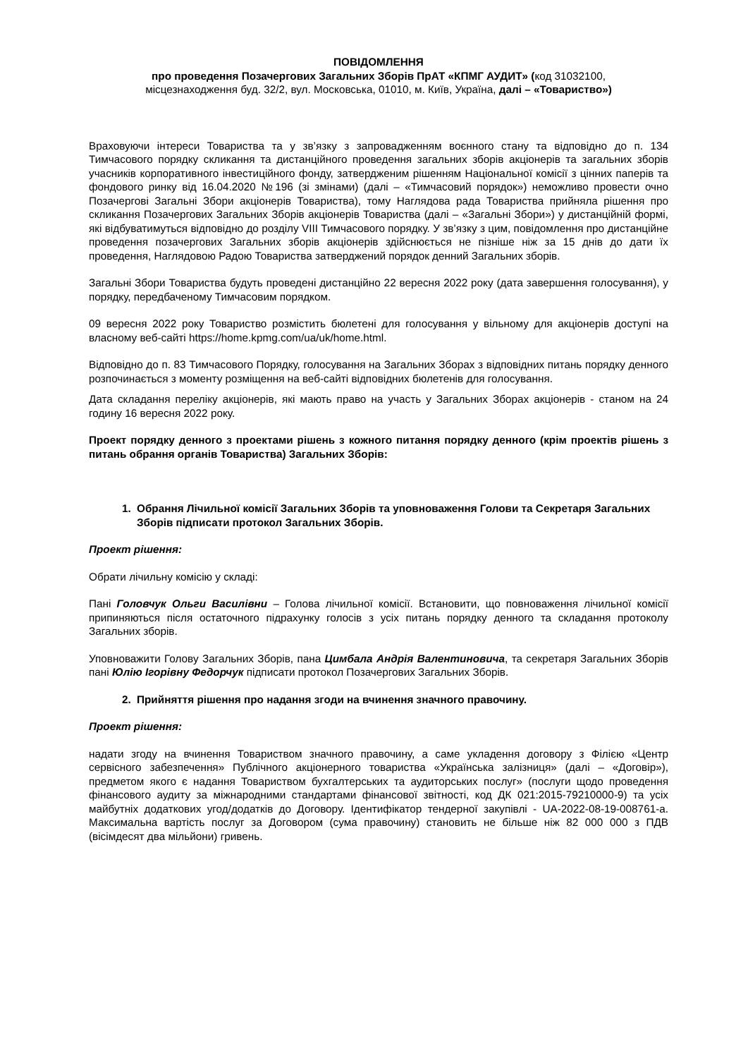ПОВІДОМЛЕННЯ
про проведення Позачергових Загальних Зборів ПрАТ «КПМГ АУДИТ» (код 31032100,
місцезнаходження буд. 32/2, вул. Московська, 01010, м. Київ, Україна, далі – «Товариство»)
Враховуючи інтереси Товариства та у зв’язку з запровадженням воєнного стану та відповідно до п. 134 Тимчасового порядку скликання та дистанційного проведення загальних зборів акціонерів та загальних зборів учасників корпоративного інвестиційного фонду, затвердженим рішенням Національної комісії з цінних паперів та фондового ринку від 16.04.2020 №196 (зі змінами) (далі – «Тимчасовий порядок») неможливо провести очно Позачергові Загальні Збори акціонерів Товариства), тому Наглядова рада Товариства прийняла рішення про скликання Позачергових Загальних Зборів акціонерів Товариства (далі – «Загальні Збори») у дистанційній формі, які відбуватимуться відповідно до розділу VIII Тимчасового порядку. У зв’язку з цим, повідомлення про дистанційне проведення позачергових Загальних зборів акціонерів здійснюється не пізніше ніж за 15 днів до дати їх проведення, Наглядовою Радою Товариства затверджений порядок денний Загальних зборів.
Загальні Збори Товариства будуть проведені дистанційно 22 вересня 2022 року (дата завершення голосування), у порядку, передбаченому Тимчасовим порядком.
09 вересня 2022 року Товариство розмістить бюлетені для голосування у вільному для акціонерів доступі на власному веб-сайті https://home.kpmg.com/ua/uk/home.html.
Відповідно до п. 83 Тимчасового Порядку, голосування на Загальних Зборах з відповідних питань порядку денного розпочинається з моменту розміщення на веб-сайті відповідних бюлетенів для голосування.
Дата складання переліку акціонерів, які мають право на участь у Загальних Зборах акціонерів - станом на 24 годину 16 вересня 2022 року.
Проект порядку денного з проектами рішень з кожного питання порядку денного (крім проектів рішень з питань обрання органів Товариства) Загальних Зборів:
1. Обрання Лічильної комісії Загальних Зборів та уповноваження Голови та Секретаря Загальних Зборів підписати протокол Загальних Зборів.
Проект рішення:
Обрати лічильну комісію у складі:
Пані Головчук Ольги Василівни – Голова лічильної комісії. Встановити, що повноваження лічильної комісії припиняються після остаточного підрахунку голосів з усіх питань порядку денного та складання протоколу Загальних зборів.
Уповноважити Голову Загальних Зборів, пана Цимбала Андрія Валентиновича, та секретаря Загальних Зборів пані Юлію Ігорівну Федорчук підписати протокол Позачергових Загальних Зборів.
2. Прийняття рішення про надання згоди на вчинення значного правочину.
Проект рішення:
надати згоду на вчинення Товариством значного правочину, а саме укладення договору з Філією «Центр сервісного забезпечення» Публічного акціонерного товариства «Українська залізниця» (далі – «Договір»), предметом якого є надання Товариством бухгалтерських та аудиторських послуг» (послуги щодо проведення фінансового аудиту за міжнародними стандартами фінансової звітності, код ДК 021:2015-79210000-9) та усіх майбутніх додаткових угод/додатків до Договору. Ідентифікатор тендерної закупівлі - UA-2022-08-19-008761-a. Максимальна вартість послуг за Договором (сума правочину) становить не більше ніж 82 000 000 з ПДВ (вісімдесят два мільйони) гривень.